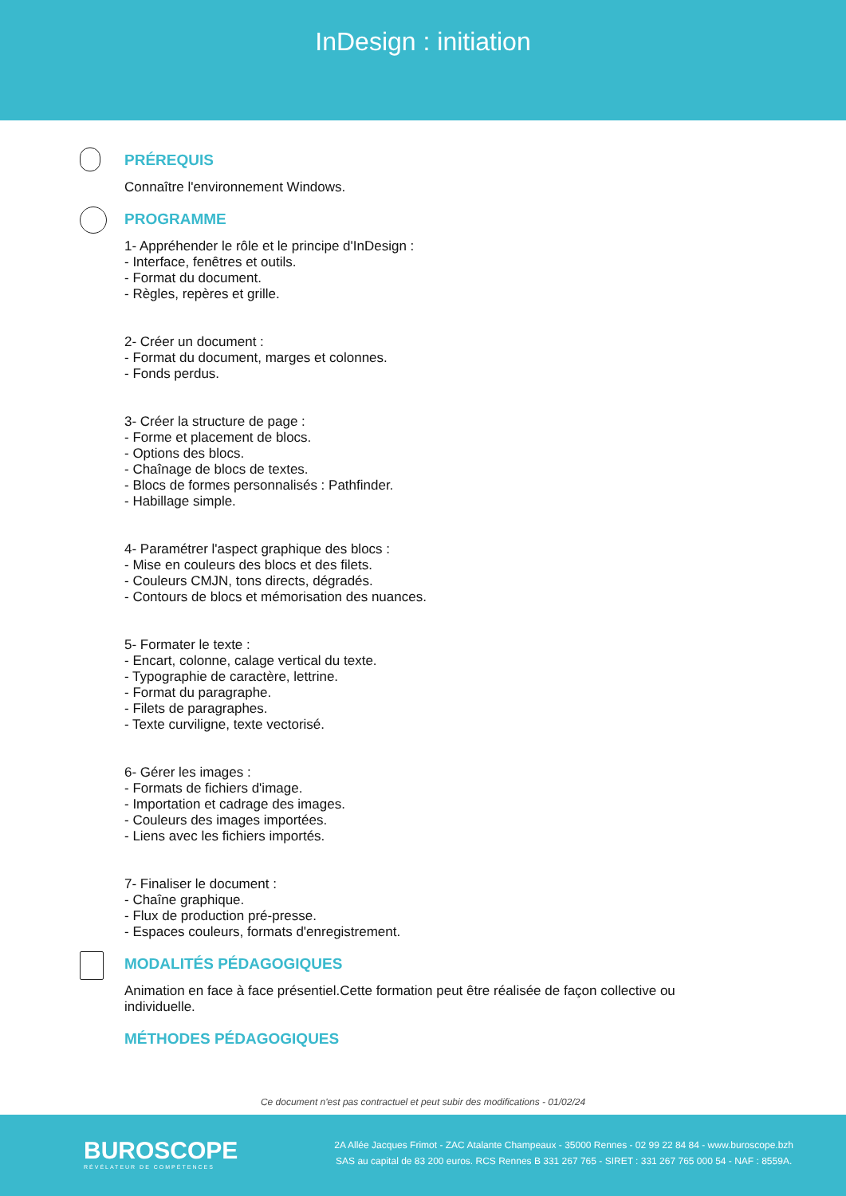InDesign : initiation
PRÉREQUIS
Connaître l'environnement Windows.
PROGRAMME
1- Appréhender le rôle et le principe d'InDesign :
- Interface, fenêtres et outils.
- Format du document.
- Règles, repères et grille.
2- Créer un document :
- Format du document, marges et colonnes.
- Fonds perdus.
3- Créer la structure de page :
- Forme et placement de blocs.
- Options des blocs.
- Chaînage de blocs de textes.
- Blocs de formes personnalisés : Pathfinder.
- Habillage simple.
4- Paramétrer l'aspect graphique des blocs :
- Mise en couleurs des blocs et des filets.
- Couleurs CMJN, tons directs, dégradés.
- Contours de blocs et mémorisation des nuances.
5- Formater le texte :
- Encart, colonne, calage vertical du texte.
- Typographie de caractère, lettrine.
- Format du paragraphe.
- Filets de paragraphes.
- Texte curviligne, texte vectorisé.
6- Gérer les images :
- Formats de fichiers d'image.
- Importation et cadrage des images.
- Couleurs des images importées.
- Liens avec les fichiers importés.
7- Finaliser le document :
- Chaîne graphique.
- Flux de production pré-presse.
- Espaces couleurs, formats d'enregistrement.
MODALITÉS PÉDAGOGIQUES
Animation en face à face présentiel.Cette formation peut être réalisée de façon collective ou individuelle.
MÉTHODES PÉDAGOGIQUES
Ce document n'est pas contractuel et peut subir des modifications - 01/02/24
BUROSCOPE
RÉVÉLATEUR DE COMPÉTENCES
2A Allée Jacques Frimot - ZAC Atalante Champeaux - 35000 Rennes - 02 99 22 84 84 - www.buroscope.bzh
SAS au capital de 83 200 euros. RCS Rennes B 331 267 765 - SIRET : 331 267 765 000 54 - NAF : 8559A.